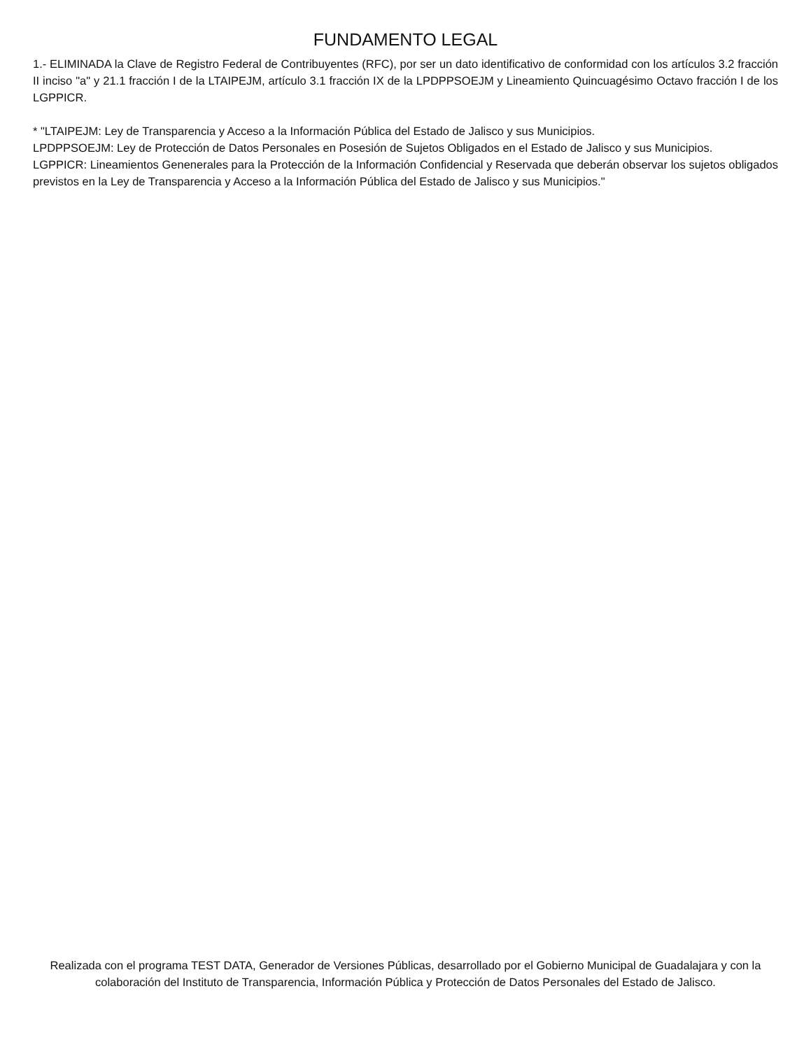FUNDAMENTO LEGAL
1.- ELIMINADA la Clave de Registro Federal de Contribuyentes (RFC), por ser un dato identificativo de conformidad con los artículos 3.2 fracción II inciso "a" y 21.1 fracción I de la LTAIPEJM, artículo 3.1 fracción IX de la LPDPPSOEJM y Lineamiento Quincuagésimo Octavo fracción I de los LGPPICR.
* "LTAIPEJM: Ley de Transparencia y Acceso a la Información Pública del Estado de Jalisco y sus Municipios.
LPDPPSOEJM: Ley de Protección de Datos Personales en Posesión de Sujetos Obligados en el Estado de Jalisco y sus Municipios.
LGPPICR: Lineamientos Genenerales para la Protección de la Información Confidencial y Reservada que deberán observar los sujetos obligados previstos en la Ley de Transparencia y Acceso a la Información Pública del Estado de Jalisco y sus Municipios."
Realizada con el programa TEST DATA, Generador de Versiones Públicas, desarrollado por el Gobierno Municipal de Guadalajara y con la colaboración del Instituto de Transparencia, Información Pública y Protección de Datos Personales del Estado de Jalisco.